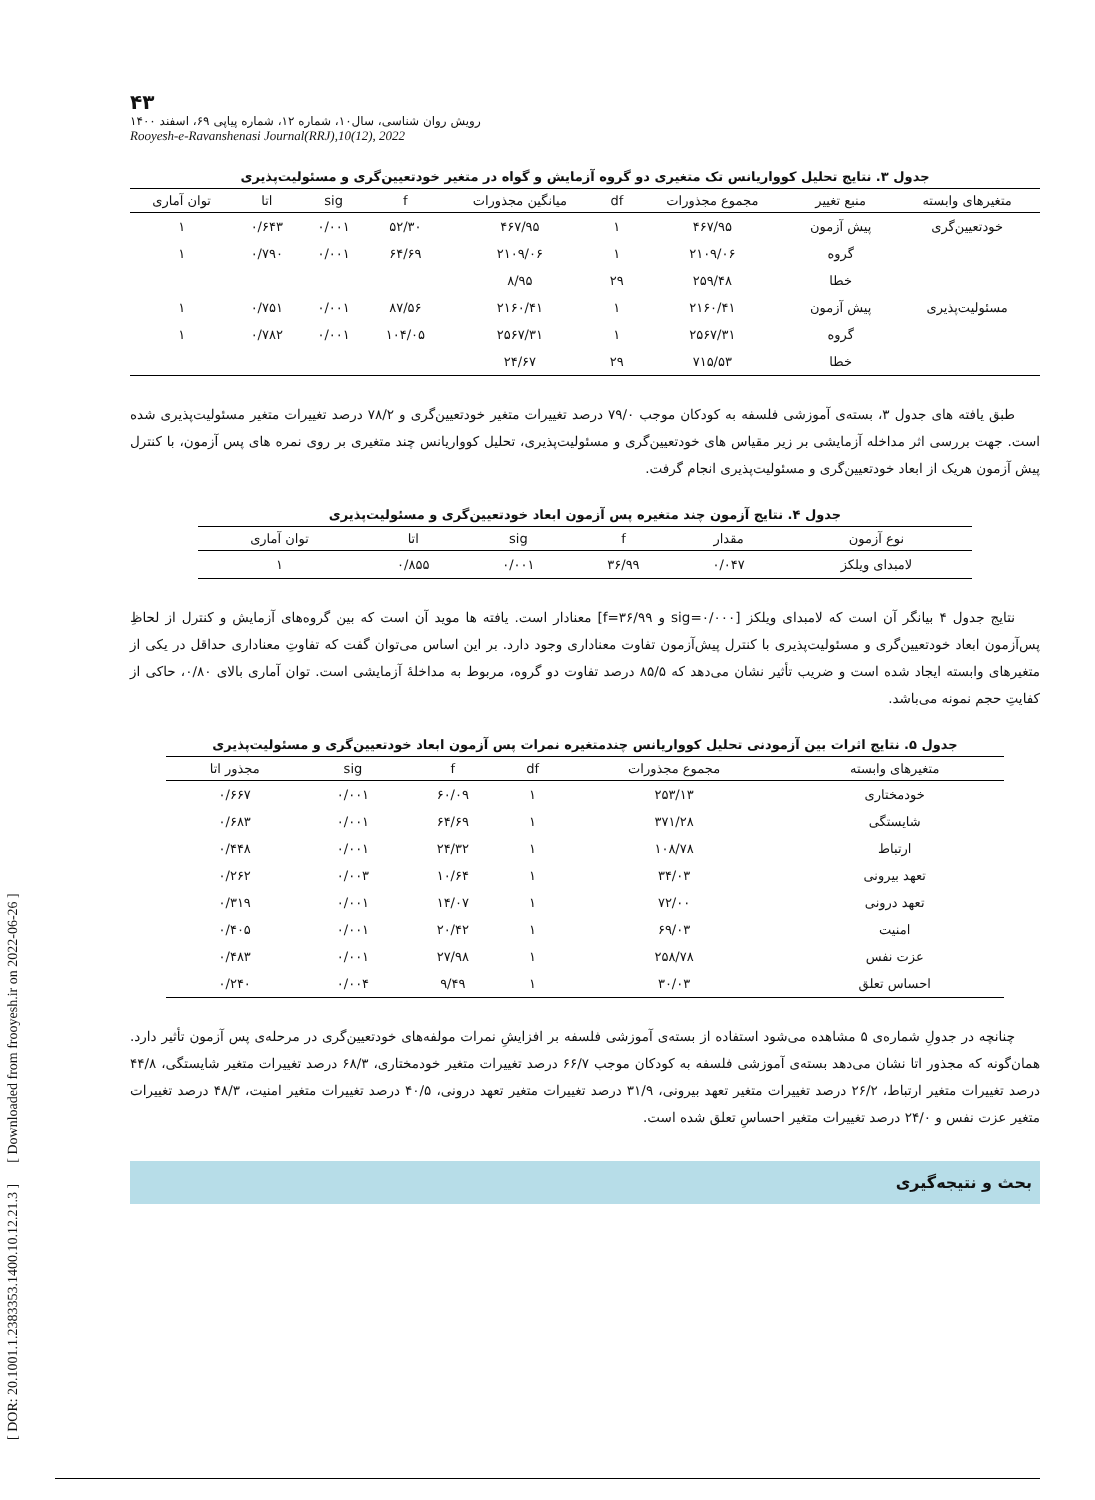[ DOR: 20.1001.1.2383353.1400.10.12.21.3 ] [ Downloaded from frooyesh.ir on 2022-06-26 ]
۴۳
رویش روان شناسی، سال۱۰، شماره ۱۲، شماره پیاپی ۶۹، اسفند ۱۴۰۰
Rooyesh-e-Ravanshenasi Journal(RRJ),10(12), 2022
جدول ۳. نتایج تحلیل کوواریانس تک متغیری دو گروه آزمایش و گواه در متغیر خودتعیین‌گری و مسئولیت‌پذیری
| متغیرهای وابسته | منبع تغییر | مجموع مجذورات | df | میانگین مجذورات | f | sig | اتا | توان آماری |
| --- | --- | --- | --- | --- | --- | --- | --- | --- |
| خودتعیین‌گری | پیش آزمون | ۴۶۷/۹۵ | ۱ | ۴۶۷/۹۵ | ۵۲/۳۰ | ۰/۰۰۱ | ۰/۶۴۳ | ۱ |
| | گروه | ۲۱۰۹/۰۶ | ۱ | ۲۱۰۹/۰۶ | ۶۴/۶۹ | ۰/۰۰۱ | ۰/۷۹۰ | ۱ |
| | خطا | ۲۵۹/۴۸ | ۲۹ | ۸/۹۵ | | | | |
| مسئولیت‌پذیری | پیش آزمون | ۲۱۶۰/۴۱ | ۱ | ۲۱۶۰/۴۱ | ۸۷/۵۶ | ۰/۰۰۱ | ۰/۷۵۱ | ۱ |
| | گروه | ۲۵۶۷/۳۱ | ۱ | ۲۵۶۷/۳۱ | ۱۰۴/۰۵ | ۰/۰۰۱ | ۰/۷۸۲ | ۱ |
| | خطا | ۷۱۵/۵۳ | ۲۹ | ۲۴/۶۷ | | | | |
طبق یافته های جدول ۳، بسته‌ی آموزشی فلسفه به کودکان موجب ۷۹/۰ درصد تغییرات متغیر خودتعیین‌گری و ۷۸/۲ درصد تغییرات متغیر مسئولیت‌پذیری شده است. جهت بررسی اثر مداخله آزمایشی بر زیر مقیاس های خودتعیین‌گری و مسئولیت‌پذیری، تحلیل کوواریانس چند متغیری بر روی نمره های پس آزمون، با کنترل پیش آزمون هریک از ابعاد خودتعیین‌گری و مسئولیت‌پذیری انجام گرفت.
جدول ۴. نتایج آزمون چند متغیره پس آزمون ابعاد خودتعیین‌گری و مسئولیت‌پذیری
| نوع آزمون | مقدار | f | sig | اتا | توان آماری |
| --- | --- | --- | --- | --- | --- |
| لامبدای ویلکز | ۰/۰۴۷ | ۳۶/۹۹ | ۰/۰۰۱ | ۰/۸۵۵ | ۱ |
نتایج جدول ۴ بیانگر آن است که لامبدای ویلکز [sig=۰/۰۰۰ و f=۳۶/۹۹] معنادار است. یافته ها موید آن است که بین گروه‌های آزمایش و کنترل از لحاظِ پس‌آزمون ابعاد خودتعیین‌گری و مسئولیت‌پذیری با کنترل پیش‌آزمون تفاوت معناداری وجود دارد. بر این اساس می‌توان گفت که تفاوتِ معناداری حداقل در یکی از متغیرهای وابسته ایجاد شده است و ضریب تأثیر نشان می‌دهد که ۸۵/۵ درصد تفاوت دو گروه، مربوط به مداخلۀ آزمایشی است. توان آماری بالای ۰/۸۰، حاکی از کفایتِ حجم نمونه می‌باشد.
جدول ۵. نتایج اثرات بین آزمودنی تحلیل کوواریانس چندمتغیره نمرات پس آزمون ابعاد خودتعیین‌گری و مسئولیت‌پذیری
| متغیرهای وابسته | مجموع مجذورات | df | f | sig | مجذور اتا |
| --- | --- | --- | --- | --- | --- |
| خودمختاری | ۲۵۳/۱۳ | ۱ | ۶۰/۰۹ | ۰/۰۰۱ | ۰/۶۶۷ |
| شایستگی | ۳۷۱/۲۸ | ۱ | ۶۴/۶۹ | ۰/۰۰۱ | ۰/۶۸۳ |
| ارتباط | ۱۰۸/۷۸ | ۱ | ۲۴/۳۲ | ۰/۰۰۱ | ۰/۴۴۸ |
| تعهد بیرونی | ۳۴/۰۳ | ۱ | ۱۰/۶۴ | ۰/۰۰۳ | ۰/۲۶۲ |
| تعهد درونی | ۷۲/۰۰ | ۱ | ۱۴/۰۷ | ۰/۰۰۱ | ۰/۳۱۹ |
| امنیت | ۶۹/۰۳ | ۱ | ۲۰/۴۲ | ۰/۰۰۱ | ۰/۴۰۵ |
| عزت نفس | ۲۵۸/۷۸ | ۱ | ۲۷/۹۸ | ۰/۰۰۱ | ۰/۴۸۳ |
| احساس تعلق | ۳۰/۰۳ | ۱ | ۹/۴۹ | ۰/۰۰۴ | ۰/۲۴۰ |
چنانچه در جدولِ شماره‌ی ۵ مشاهده می‌شود استفاده از بسته‌ی آموزشی فلسفه بر افزایشِ نمرات مولفه‌های خودتعیین‌گری در مرحله‌ی پس آزمون تأثیر دارد. همان‌گونه که مجذور اتا نشان می‌دهد بسته‌ی آموزشی فلسفه به کودکان موجب ۶۶/۷ درصد تغییرات متغیر خودمختاری، ۶۸/۳ درصد تغییرات متغیر شایستگی، ۴۴/۸ درصد تغییرات متغیر ارتباط، ۲۶/۲ درصد تغییرات متغیر تعهد بیرونی، ۳۱/۹ درصد تغییرات متغیر تعهد درونی، ۴۰/۵ درصد تغییرات متغیر امنیت، ۴۸/۳ درصد تغییرات متغیر عزت نفس و ۲۴/۰ درصد تغییرات متغیر احساسِ تعلق شده است.
بحث و نتیجه‌گیری